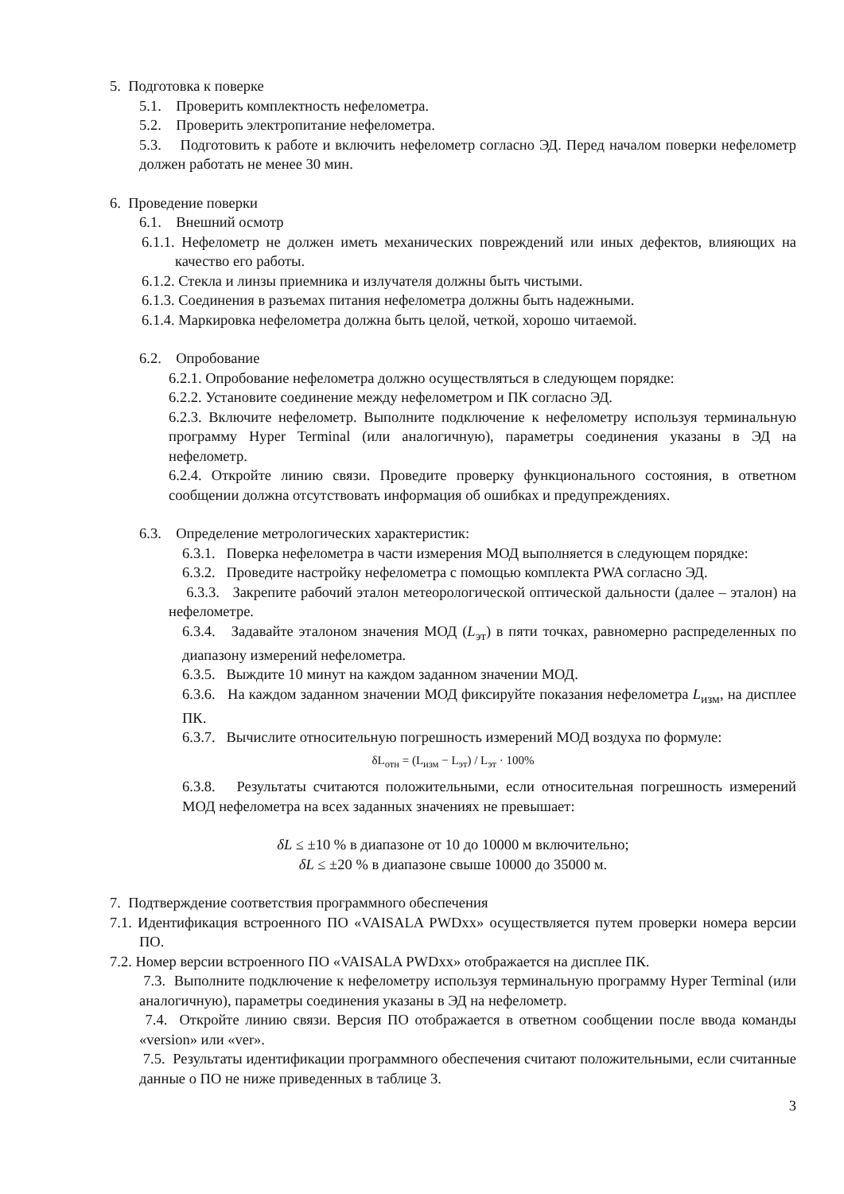5. Подготовка к поверке
5.1. Проверить комплектность нефелометра.
5.2. Проверить электропитание нефелометра.
5.3. Подготовить к работе и включить нефелометр согласно ЭД. Перед началом поверки нефелометр должен работать не менее 30 мин.
6. Проведение поверки
6.1. Внешний осмотр
6.1.1. Нефелометр не должен иметь механических повреждений или иных дефектов, влияющих на качество его работы.
6.1.2. Стекла и линзы приемника и излучателя должны быть чистыми.
6.1.3. Соединения в разъемах питания нефелометра должны быть надежными.
6.1.4. Маркировка нефелометра должна быть целой, четкой, хорошо читаемой.
6.2. Опробование
6.2.1. Опробование нефелометра должно осуществляться в следующем порядке:
6.2.2. Установите соединение между нефелометром и ПК согласно ЭД.
6.2.3. Включите нефелометр. Выполните подключение к нефелометру используя терминальную программу Hyper Terminal (или аналогичную), параметры соединения указаны в ЭД на нефелометр.
6.2.4. Откройте линию связи. Проведите проверку функционального состояния, в ответном сообщении должна отсутствовать информация об ошибках и предупреждениях.
6.3. Определение метрологических характеристик:
6.3.1. Поверка нефелометра в части измерения МОД выполняется в следующем порядке:
6.3.2. Проведите настройку нефелометра с помощью комплекта PWA согласно ЭД.
6.3.3. Закрепите рабочий эталон метеорологической оптической дальности (далее – эталон) на нефелометре.
6.3.4. Задавайте эталоном значения МОД (L<sub>эт</sub>) в пяти точках, равномерно распределенных по диапазону измерений нефелометра.
6.3.5. Выждите 10 минут на каждом заданном значении МОД.
6.3.6. На каждом заданном значении МОД фиксируйте показания нефелометра L<sub>изм</sub>, на дисплее ПК.
6.3.7. Вычислите относительную погрешность измерений МОД воздуха по формуле:
δL<sub>отн</sub> = (L<sub>изм</sub> − L<sub>эт</sub>) / L<sub>эт</sub> · 100%
6.3.8. Результаты считаются положительными, если относительная погрешность измерений МОД нефелометра на всех заданных значениях не превышает:
δL ≤ ±10 % в диапазоне от 10 до 10000 м включительно;
δL ≤ ±20 % в диапазоне свыше 10000 до 35000 м.
7. Подтверждение соответствия программного обеспечения
7.1. Идентификация встроенного ПО «VAISALA PWDxx» осуществляется путем проверки номера версии ПО.
7.2. Номер версии встроенного ПО «VAISALA PWDxx» отображается на дисплее ПК.
7.3. Выполните подключение к нефелометру используя терминальную программу Hyper Terminal (или аналогичную), параметры соединения указаны в ЭД на нефелометр.
7.4. Откройте линию связи. Версия ПО отображается в ответном сообщении после ввода команды «version» или «ver».
7.5. Результаты идентификации программного обеспечения считают положительными, если считанные данные о ПО не ниже приведенных в таблице 3.
3